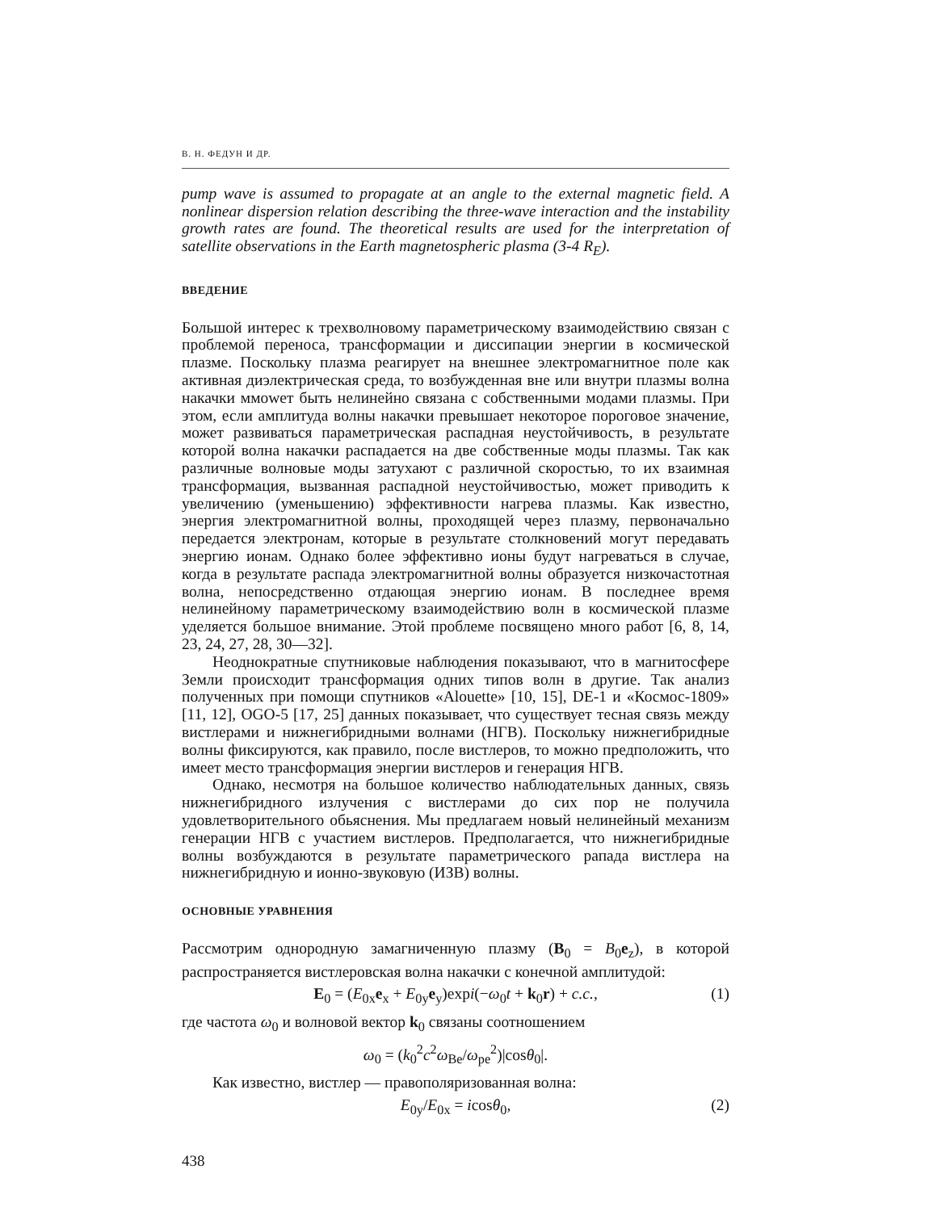В. Н. ФЕДУН И ДР.
pump wave is assumed to propagate at an angle to the external magnetic field. A nonlinear dispersion relation describing the three-wave interaction and the instability growth rates are found. The theoretical results are used for the interpretation of satellite observations in the Earth magnetospheric plasma (3-4 R<sub>E</sub>).
ВВЕДЕНИЕ
Большой интерес к трехволновому параметрическому взаимодействию связан с проблемой переноса, трансформации и диссипации энергии в космической плазме. Поскольку плазма реагирует на внешнее электромагнитное поле как активная диэлектрическая среда, то возбужденная вне или внутри плазмы волна накачки ммowет быть нелинейно связана с собственными модами плазмы. При этом, если амплитуда волны накачки превышает некоторое пороговое значение, может развиваться параметрическая распадная неустойчивость, в результате которой волна накачки распадается на две собственные моды плазмы. Так как различные волновые моды затухают с различной скоростью, то их взаимная трансформация, вызванная распадной неустойчивостью, может приводить к увеличению (уменьшению) эффективности нагрева плазмы. Как известно, энергия электромагнитной волны, проходящей через плазму, первоначально передается электронам, которые в результате столкновений могут передавать энергию ионам. Однако более эффективно ионы будут нагреваться в случае, когда в результате распада электромагнитной волны образуется низкочастотная волна, непосредственно отдающая энергию ионам. В последнее время нелинейному параметрическому взаимодействию волн в космической плазме уделяется большое внимание. Этой проблеме посвящено много работ [6, 8, 14, 23, 24, 27, 28, 30—32].
Неоднократные спутниковые наблюдения показывают, что в магнитосфере Земли происходит трансформация одних типов волн в другие. Так анализ полученных при помощи спутников «Alouette» [10, 15], DE-1 и «Космос-1809» [11, 12], OGO-5 [17, 25] данных показывает, что существует тесная связь между вистлерами и нижнегибридными волнами (НГВ). Поскольку нижнегибридные волны фиксируются, как правило, после вистлеров, то можно предположить, что имеет место трансформация энергии вистлеров и генерация НГВ.
Однако, несмотря на большое количество наблюдательных данных, связь нижнегибридного излучения с вистлерами до сих пор не получила удовлетворительного обьяснения. Мы предлагаем новый нелинейный механизм генерации НГВ с участием вистлеров. Предполагается, что нижнегибридные волны возбуждаются в результате параметрического рапада вистлера на нижнегибридную и ионно-звуковую (ИЗВ) волны.
ОСНОВНЫЕ УРАВНЕНИЯ
Рассмотрим однородную замагниченную плазму (B<sub>0</sub> = B<sub>0</sub>e<sub>z</sub>), в которой распространяется вистлеровская волна накачки с конечной амплитудой:
E<sub>0</sub> = (E<sub>0x</sub>e<sub>x</sub> + E<sub>0y</sub>e<sub>y</sub>)expi(−ω<sub>0</sub>t + k<sub>0</sub>r) + c.c., (1)
где частота ω<sub>0</sub> и волновой вектор k<sub>0</sub> связаны соотношением
ω<sub>0</sub> = (k<sub>0</sub><sup>2</sup>c<sup>2</sup>ω<sub>Be</sub>/ω<sub>pe</sub><sup>2</sup>)|cosθ<sub>0</sub>|.
Как известно, вистлер — правополяризованная волна:
E<sub>0y</sub>/E<sub>0x</sub> = icosθ<sub>0</sub>, (2)
438